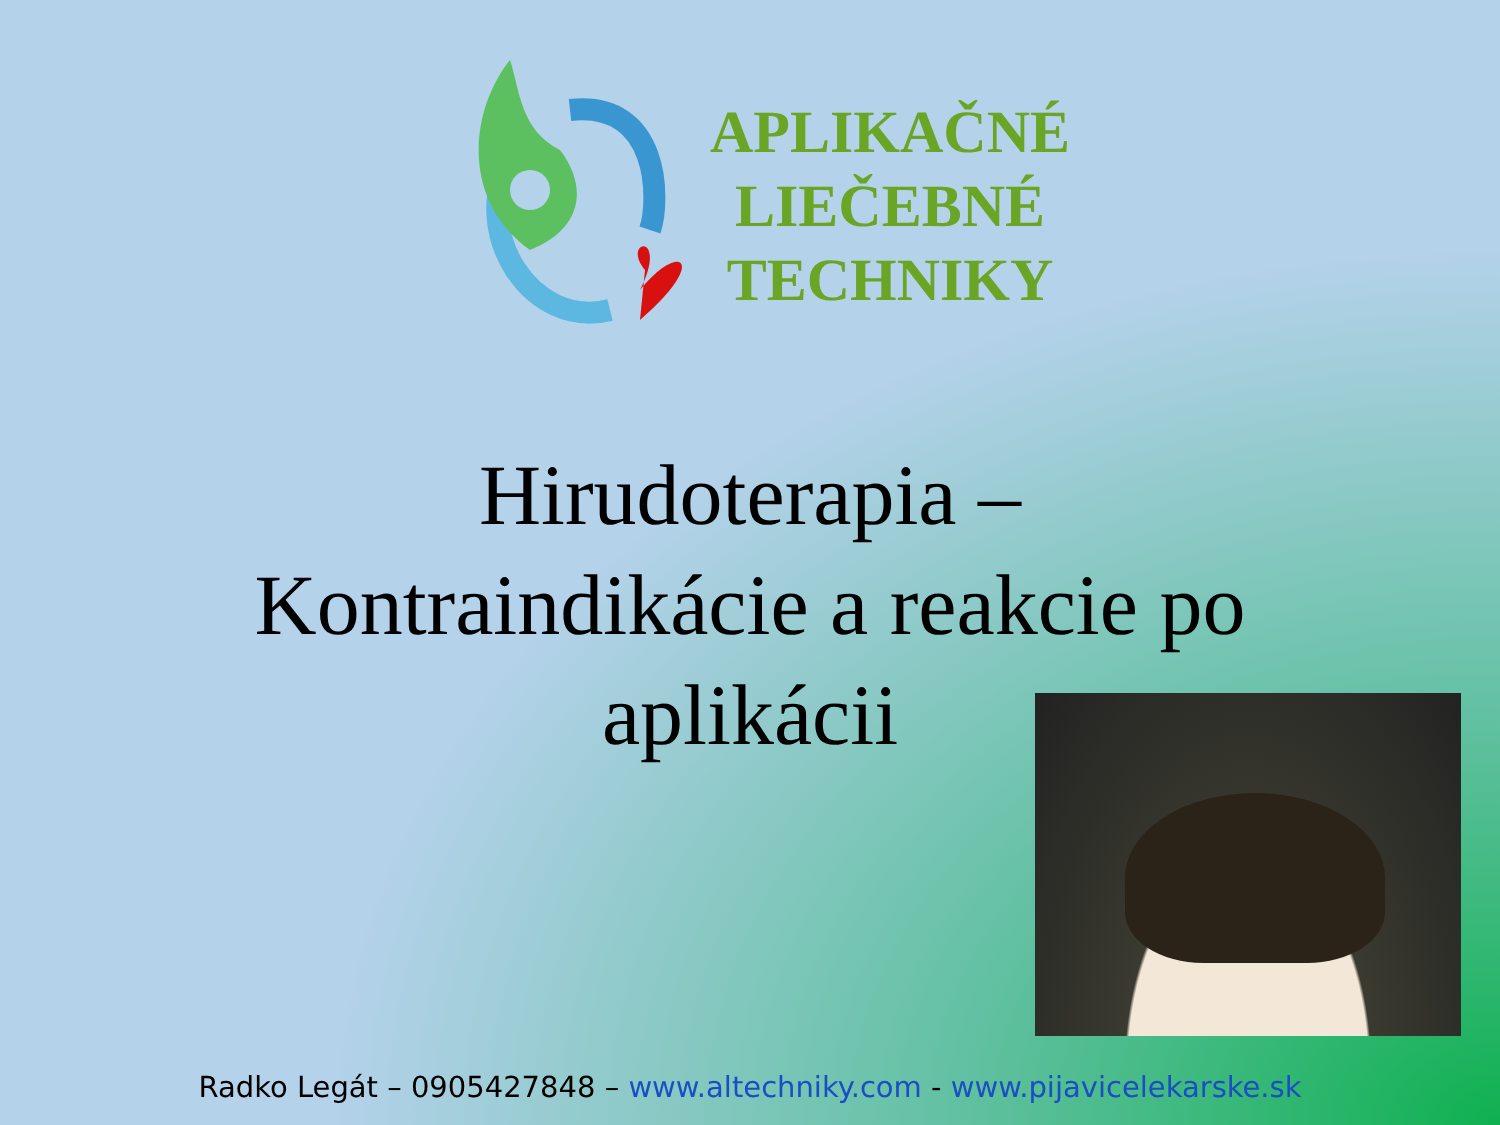APLIKAČNÉ
LIEČEBNÉ
TECHNIKY
Hirudoterapia –
Kontraindikácie a reakcie po
aplikácii
Radko Legát – 0905427848 – www.altechniky.com - www.pijavicelekarske.sk